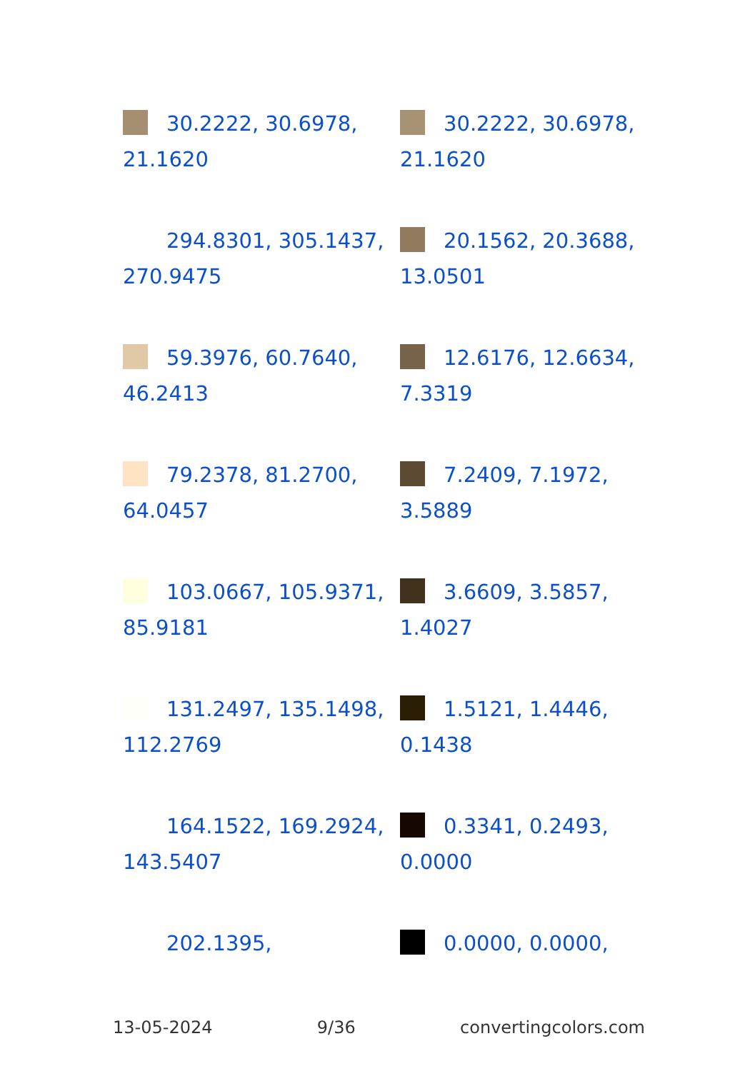30.2222, 30.6978, 21.1620
30.2222, 30.6978, 21.1620
294.8301, 305.1437, 270.9475
20.1562, 20.3688, 13.0501
59.3976, 60.7640, 46.2413
12.6176, 12.6634, 7.3319
79.2378, 81.2700, 64.0457
7.2409, 7.1972, 3.5889
103.0667, 105.9371, 85.9181
3.6609, 3.5857, 1.4027
131.2497, 135.1498, 112.2769
1.5121, 1.4446, 0.1438
164.1522, 169.2924, 143.5407
0.3341, 0.2493, 0.0000
202.1395,
0.0000, 0.0000,
13-05-2024 9/36 convertingcolors.com